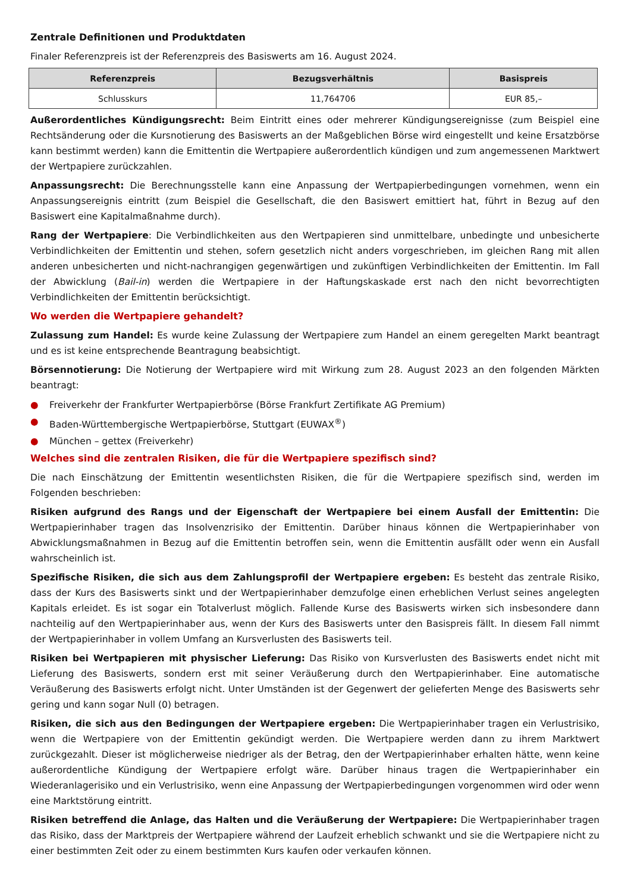Zentrale Definitionen und Produktdaten
Finaler Referenzpreis ist der Referenzpreis des Basiswerts am 16. August 2024.
| Referenzpreis | Bezugsverhältnis | Basispreis |
| --- | --- | --- |
| Schlusskurs | 11,764706 | EUR 85,– |
Außerordentliches Kündigungsrecht: Beim Eintritt eines oder mehrerer Kündigungsereignisse (zum Beispiel eine Rechtsänderung oder die Kursnotierung des Basiswerts an der Maßgeblichen Börse wird eingestellt und keine Ersatzbörse kann bestimmt werden) kann die Emittentin die Wertpapiere außerordentlich kündigen und zum angemessenen Marktwert der Wertpapiere zurückzahlen.
Anpassungsrecht: Die Berechnungsstelle kann eine Anpassung der Wertpapierbedingungen vornehmen, wenn ein Anpassungsereignis eintritt (zum Beispiel die Gesellschaft, die den Basiswert emittiert hat, führt in Bezug auf den Basiswert eine Kapitalmaßnahme durch).
Rang der Wertpapiere: Die Verbindlichkeiten aus den Wertpapieren sind unmittelbare, unbedingte und unbesicherte Verbindlichkeiten der Emittentin und stehen, sofern gesetzlich nicht anders vorgeschrieben, im gleichen Rang mit allen anderen unbesicherten und nicht-nachrangigen gegenwärtigen und zukünftigen Verbindlichkeiten der Emittentin. Im Fall der Abwicklung (Bail-in) werden die Wertpapiere in der Haftungskaskade erst nach den nicht bevorrechtigten Verbindlichkeiten der Emittentin berücksichtigt.
Wo werden die Wertpapiere gehandelt?
Zulassung zum Handel: Es wurde keine Zulassung der Wertpapiere zum Handel an einem geregelten Markt beantragt und es ist keine entsprechende Beantragung beabsichtigt.
Börsennotierung: Die Notierung der Wertpapiere wird mit Wirkung zum 28. August 2023 an den folgenden Märkten beantragt:
● Freiverkehr der Frankfurter Wertpapierbörse (Börse Frankfurt Zertifikate AG Premium)
● Baden-Württembergische Wertpapierbörse, Stuttgart (EUWAX<sup>®</sup>)
● München – gettex (Freiverkehr)
Welches sind die zentralen Risiken, die für die Wertpapiere spezifisch sind?
Die nach Einschätzung der Emittentin wesentlichsten Risiken, die für die Wertpapiere spezifisch sind, werden im Folgenden beschrieben:
Risiken aufgrund des Rangs und der Eigenschaft der Wertpapiere bei einem Ausfall der Emittentin: Die Wertpapierinhaber tragen das Insolvenzrisiko der Emittentin. Darüber hinaus können die Wertpapierinhaber von Abwicklungsmaßnahmen in Bezug auf die Emittentin betroffen sein, wenn die Emittentin ausfällt oder wenn ein Ausfall wahrscheinlich ist.
Spezifische Risiken, die sich aus dem Zahlungsprofil der Wertpapiere ergeben: Es besteht das zentrale Risiko, dass der Kurs des Basiswerts sinkt und der Wertpapierinhaber demzufolge einen erheblichen Verlust seines angelegten Kapitals erleidet. Es ist sogar ein Totalverlust möglich. Fallende Kurse des Basiswerts wirken sich insbesondere dann nachteilig auf den Wertpapierinhaber aus, wenn der Kurs des Basiswerts unter den Basispreis fällt. In diesem Fall nimmt der Wertpapierinhaber in vollem Umfang an Kursverlusten des Basiswerts teil.
Risiken bei Wertpapieren mit physischer Lieferung: Das Risiko von Kursverlusten des Basiswerts endet nicht mit Lieferung des Basiswerts, sondern erst mit seiner Veräußerung durch den Wertpapierinhaber. Eine automatische Veräußerung des Basiswerts erfolgt nicht. Unter Umständen ist der Gegenwert der gelieferten Menge des Basiswerts sehr gering und kann sogar Null (0) betragen.
Risiken, die sich aus den Bedingungen der Wertpapiere ergeben: Die Wertpapierinhaber tragen ein Verlustrisiko, wenn die Wertpapiere von der Emittentin gekündigt werden. Die Wertpapiere werden dann zu ihrem Marktwert zurückgezahlt. Dieser ist möglicherweise niedriger als der Betrag, den der Wertpapierinhaber erhalten hätte, wenn keine außerordentliche Kündigung der Wertpapiere erfolgt wäre. Darüber hinaus tragen die Wertpapierinhaber ein Wiederanlagerisiko und ein Verlustrisiko, wenn eine Anpassung der Wertpapierbedingungen vorgenommen wird oder wenn eine Marktstörung eintritt.
Risiken betreffend die Anlage, das Halten und die Veräußerung der Wertpapiere: Die Wertpapierinhaber tragen das Risiko, dass der Marktpreis der Wertpapiere während der Laufzeit erheblich schwankt und sie die Wertpapiere nicht zu einer bestimmten Zeit oder zu einem bestimmten Kurs kaufen oder verkaufen können.